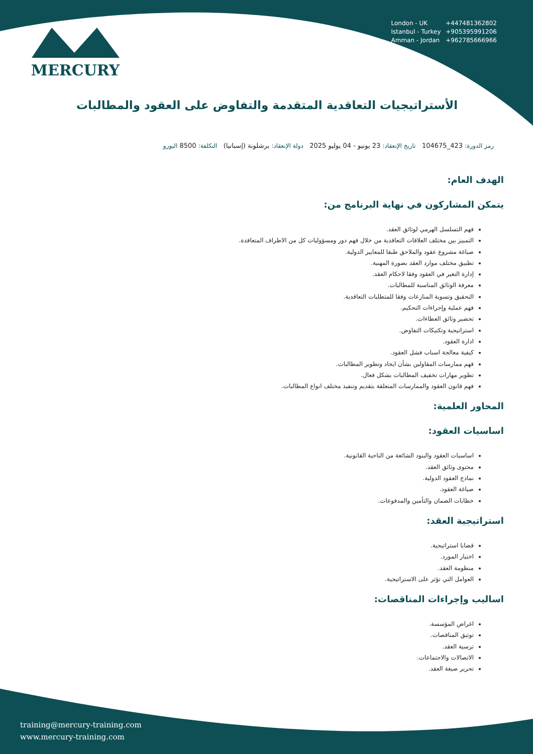MERCURY
London - UK +447481362802
Istanbul - Turkey +905395991206
Amman - Jordan +962785666966
الأستراتيجيات التعاقدية المتقدمة والتفاوض على العقود والمطالبات
رمز الدورة: 423_104675 تاريخ الإنعقاد: 23 يونيو - 04 يوليو 2025 دولة الإنعقاد: برشلونة (إسبانيا) التكلفة: 8500 اليورو
الهدف العام:
يتمكن المشاركون في نهاية البرنامج من:
فهم التسلسل الهرمي لوثائق العقد.
التمييز بين مختلف العلاقات التعاقدية من خلال فهم دور ومسؤوليات كل من الاطراف المتعاقدة.
صياغة مشروع عقود والملاحق طبقا للمعايير الدولية.
تطبيق مختلف موارد العقد بصورة المهنية.
إدارة التغير في العقود وفقا لاحكام العقد.
معرفة الوثائق المناسبة للمطالبات.
التحقيق وتسوية المنازعات وفقا للمتطلبات التعاقدية.
فهم عملية وإجراءات التحكيم.
تحضير وثائق العطاءات.
استراتيجية وتكتيكات التفاوض.
ادارة العقود.
كيفية معالجة اسباب فشل العقود.
فهم ممارسات المقاولين بشأن ايجاد وتطوير المطالبات.
تطوير مهارات تخفيف المطالبات بشكل فعال.
فهم قانون العقود والممارسات المتعلقة بتقديم وتنفيذ مختلف انواع المطالبات.
المحاور العلمية:
اساسيات العقود:
اساسيات العقود والبنود الشائعة من الناحية القانونية.
محتوى وثائق العقد.
نماذج العقود الدولية.
صياغة العقود.
خطابات الضمان والتأمين والمدفوعات.
استراتيجية العقد:
قضايا استراتيجية.
اختيار المورد.
منظومة العقد.
العوامل التي تؤثر على الاستراتيجية.
اساليب وإجراءات المناقصات:
اغراض المؤسسة.
توثيق المناقصات.
ترسية العقد.
الاتصالات والاجتماعات.
تحرير صيغة العقد.
training@mercury-training.com
www.mercury-training.com